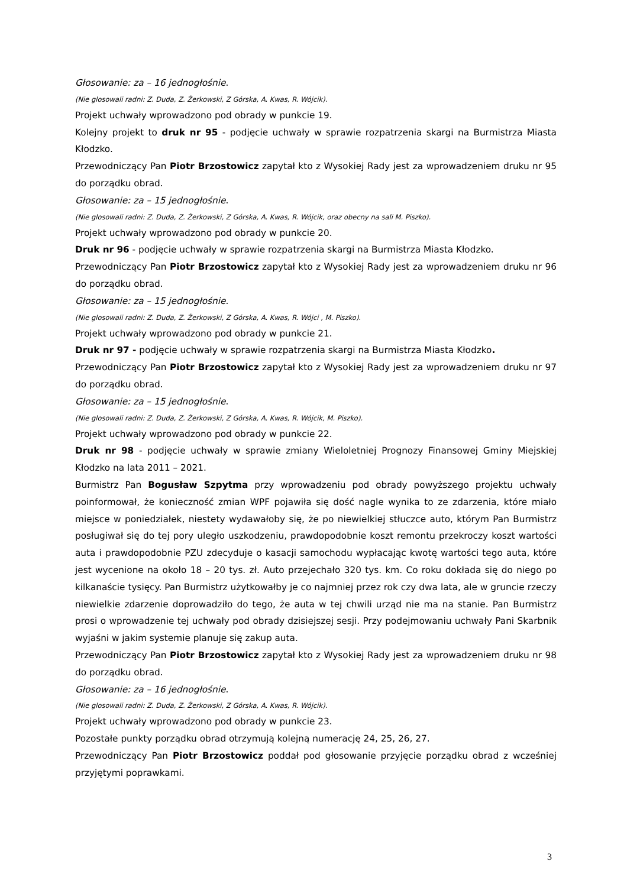Głosowanie: za – 16 jednogłośnie.
(Nie glosowali radni: Z. Duda, Z. Żerkowski, Z Górska, A. Kwas, R. Wójcik).
Projekt uchwały wprowadzono pod obrady w punkcie 19.
Kolejny projekt to druk nr 95 - podjęcie uchwały w sprawie rozpatrzenia skargi na Burmistrza Miasta Kłodzko.
Przewodniczący Pan Piotr Brzostowicz zapytał kto z Wysokiej Rady jest za wprowadzeniem druku nr 95 do porządku obrad.
Głosowanie: za – 15 jednogłośnie.
(Nie glosowali radni: Z. Duda, Z. Żerkowski, Z Górska, A. Kwas, R. Wójcik, oraz obecny na sali M. Piszko).
Projekt uchwały wprowadzono pod obrady w punkcie 20.
Druk nr 96 - podjęcie uchwały w sprawie rozpatrzenia skargi na Burmistrza Miasta Kłodzko.
Przewodniczący Pan Piotr Brzostowicz zapytał kto z Wysokiej Rady jest za wprowadzeniem druku nr 96 do porządku obrad.
Głosowanie: za – 15 jednogłośnie.
(Nie glosowali radni: Z. Duda, Z. Żerkowski, Z Górska, A. Kwas, R. Wójci , M. Piszko).
Projekt uchwały wprowadzono pod obrady w punkcie 21.
Druk nr 97 - podjęcie uchwały w sprawie rozpatrzenia skargi na Burmistrza Miasta Kłodzko.
Przewodniczący Pan Piotr Brzostowicz zapytał kto z Wysokiej Rady jest za wprowadzeniem druku nr 97 do porządku obrad.
Głosowanie: za – 15 jednogłośnie.
(Nie glosowali radni: Z. Duda, Z. Żerkowski, Z Górska, A. Kwas, R. Wójcik, M. Piszko).
Projekt uchwały wprowadzono pod obrady w punkcie 22.
Druk nr 98 - podjęcie uchwały w sprawie zmiany Wieloletniej Prognozy Finansowej Gminy Miejskiej Kłodzko na lata 2011 – 2021.
Burmistrz Pan Bogusław Szpytma przy wprowadzeniu pod obrady powyższego projektu uchwały poinformował, że konieczność zmian WPF pojawiła się dość nagle wynika to ze zdarzenia, które miało miejsce w poniedziałek, niestety wydawałoby się, że po niewielkiej stłuczce auto, którym Pan Burmistrz posługiwał się do tej pory uległo uszkodzeniu, prawdopodobnie koszt remontu przekroczy koszt wartości auta i prawdopodobnie PZU zdecyduje o kasacji samochodu wypłacając kwotę wartości tego auta, które jest wycenione na około 18 – 20 tys. zł. Auto przejechało 320 tys. km. Co roku dokłada się do niego po kilkanaście tysięcy. Pan Burmistrz użytkowałby je co najmniej przez rok czy dwa lata, ale w gruncie rzeczy niewielkie zdarzenie doprowadziło do tego, że auta w tej chwili urząd nie ma na stanie. Pan Burmistrz prosi o wprowadzenie tej uchwały pod obrady dzisiejszej sesji. Przy podejmowaniu uchwały Pani Skarbnik wyjaśni w jakim systemie planuje się zakup auta.
Przewodniczący Pan Piotr Brzostowicz zapytał kto z Wysokiej Rady jest za wprowadzeniem druku nr 98 do porządku obrad.
Głosowanie: za – 16 jednogłośnie.
(Nie glosowali radni: Z. Duda, Z. Żerkowski, Z Górska, A. Kwas, R. Wójcik).
Projekt uchwały wprowadzono pod obrady w punkcie 23.
Pozostałe punkty porządku obrad otrzymują kolejną numerację 24, 25, 26, 27.
Przewodniczący Pan Piotr Brzostowicz poddał pod głosowanie przyjęcie porządku obrad z wcześniej przyjętymi poprawkami.
3